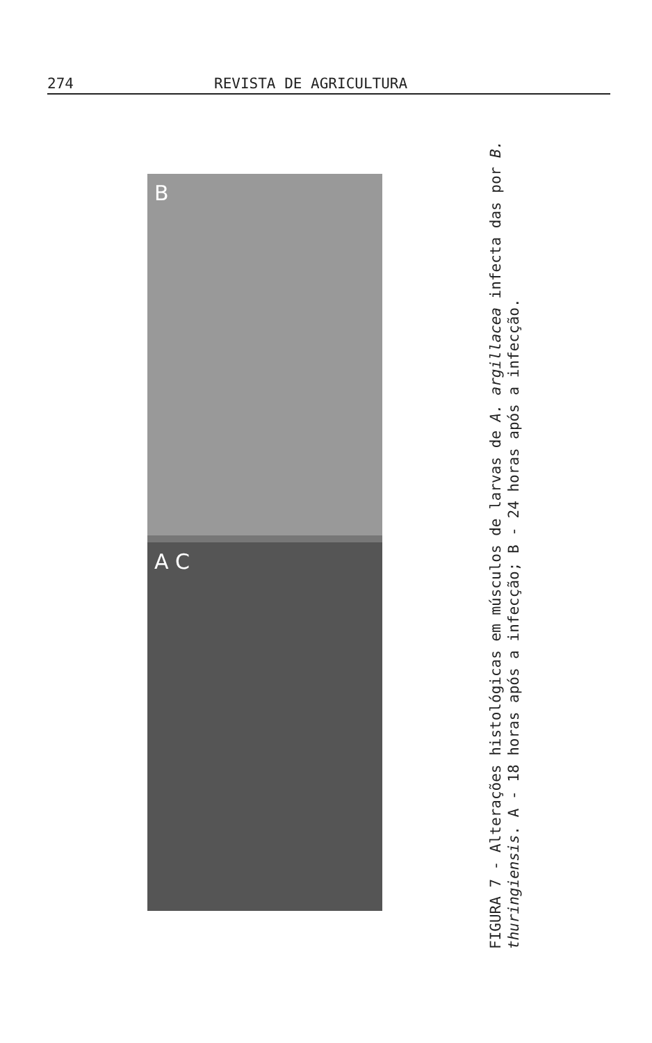274 REVISTA DE AGRICULTURA
B
A C
FIGURA 7 - Alterações histológicas em músculos de larvas de A. argillacea infecta das por B. thuringiensis. A - 18 horas após a infecção; B - 24 horas após a infecção.